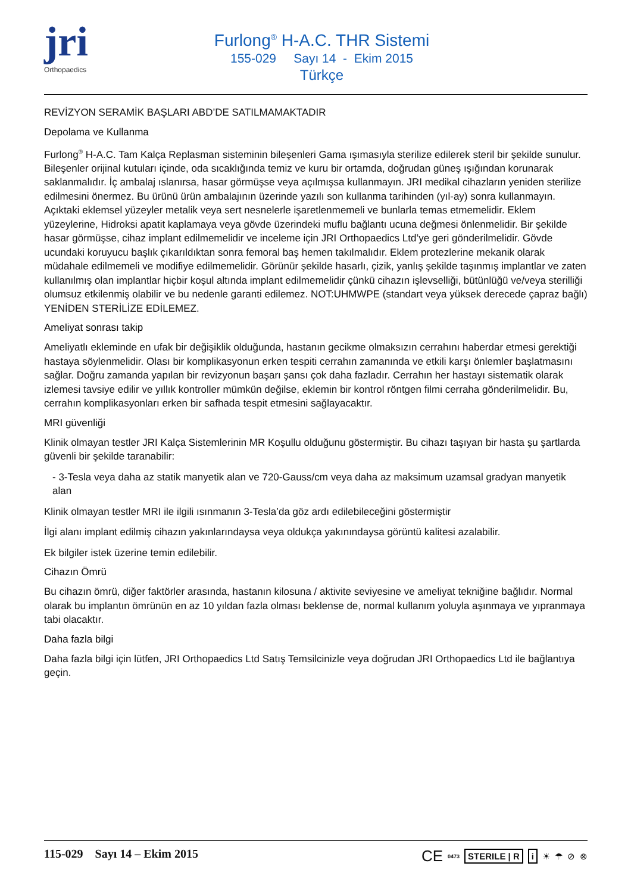jri
Orthopaedics
Furlong<sup>®</sup> H-A.C. THR Sistemi
155-029 Sayı 14 - Ekim 2015
Türkçe
REVİZYON SERAMİK BAŞLARI ABD’DE SATILMAMAKTADIR
Depolama ve Kullanma
Furlong<sup>®</sup> H-A.C. Tam Kalça Replasman sisteminin bileşenleri Gama ışımasıyla sterilize edilerek steril bir şekilde sunulur. Bileşenler orijinal kutuları içinde, oda sıcaklığında temiz ve kuru bir ortamda, doğrudan güneş ışığından korunarak saklanmalıdır. İç ambalaj ıslanırsa, hasar görmüşse veya açılmışsa kullanmayın. JRI medikal cihazların yeniden sterilize edilmesini önermez. Bu ürünü ürün ambalajının üzerinde yazılı son kullanma tarihinden (yıl-ay) sonra kullanmayın. Açıktaki eklemsel yüzeyler metalik veya sert nesnelerle işaretlenmemeli ve bunlarla temas etmemelidir. Eklem yüzeylerine, Hidroksi apatit kaplamaya veya gövde üzerindeki muflu bağlantı ucuna değmesi önlenmelidir. Bir şekilde hasar görmüşse, cihaz implant edilmemelidir ve inceleme için JRI Orthopaedics Ltd’ye geri gönderilmelidir. Gövde ucundaki koruyucu başlık çıkarıldıktan sonra femoral baş hemen takılmalıdır. Eklem protezlerine mekanik olarak müdahale edilmemeli ve modifiye edilmemelidir. Görünür şekilde hasarlı, çizik, yanlış şekilde taşınmış implantlar ve zaten kullanılmış olan implantlar hiçbir koşul altında implant edilmemelidir çünkü cihazın işlevselliği, bütünlüğü ve/veya sterilliği olumsuz etkilenmiş olabilir ve bu nedenle garanti edilemez. NOT:UHMWPE (standart veya yüksek derecede çapraz bağlı) YENİDEN STERİLİZE EDİLEMEZ.
Ameliyat sonrası takip
Ameliyatlı ekleminde en ufak bir değişiklik olduğunda, hastanın gecikme olmaksızın cerrahını haberdar etmesi gerektiği hastaya söylenmelidir. Olası bir komplikasyonun erken tespiti cerrahın zamanında ve etkili karşı önlemler başlatmasını sağlar. Doğru zamanda yapılan bir revizyonun başarı şansı çok daha fazladır. Cerrahın her hastayı sistematik olarak izlemesi tavsiye edilir ve yıllık kontroller mümkün değilse, eklemin bir kontrol röntgen filmi cerraha gönderilmelidir. Bu, cerrahın komplikasyonları erken bir safhada tespit etmesini sağlayacaktır.
MRI güvenliği
Klinik olmayan testler JRI Kalça Sistemlerinin MR Koşullu olduğunu göstermiştir. Bu cihazı taşıyan bir hasta şu şartlarda güvenli bir şekilde taranabilir:
- 3-Tesla veya daha az statik manyetik alan ve 720-Gauss/cm veya daha az maksimum uzamsal gradyan manyetik alan
Klinik olmayan testler MRI ile ilgili ısınmanın 3-Tesla’da göz ardı edilebileceğini göstermiştir
İlgi alanı implant edilmiş cihazın yakınlarındaysa veya oldukça yakınındaysa görüntü kalitesi azalabilir.
Ek bilgiler istek üzerine temin edilebilir.
Cihazın Ömrü
Bu cihazın ömrü, diğer faktörler arasında, hastanın kilosuna / aktivite seviyesine ve ameliyat tekniğine bağlıdır. Normal olarak bu implantın ömrünün en az 10 yıldan fazla olması beklense de, normal kullanım yoluyla aşınmaya ve yıpranmaya tabi olacaktır.
Daha fazla bilgi
Daha fazla bilgi için lütfen, JRI Orthopaedics Ltd Satış Temsilcinizle veya doğrudan JRI Orthopaedics Ltd ile bağlantıya geçin.
115-029 Sayı 14 – Ekim 2015
CE 0473 STERILE | R i ☀ ☂ ⊘ ⊗